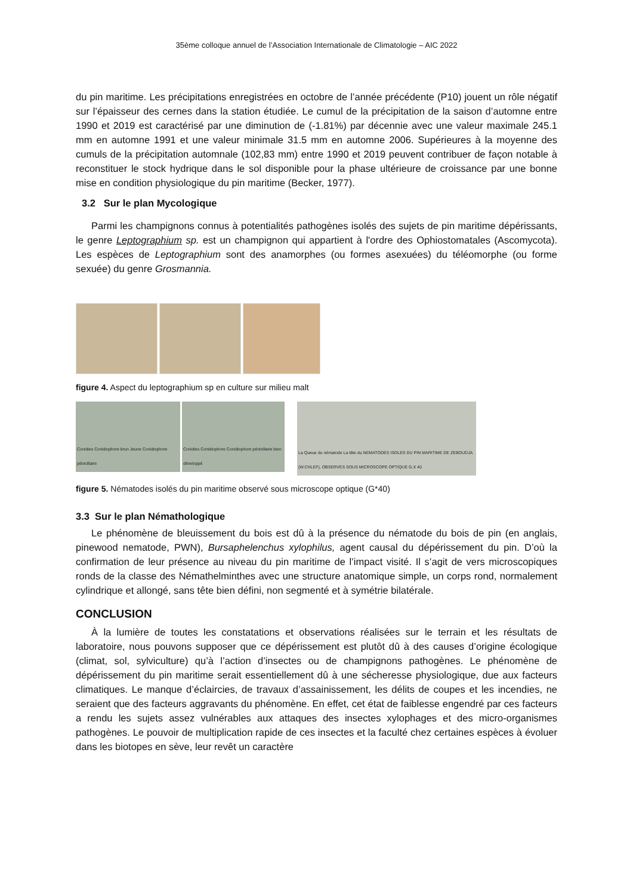35ème colloque annuel de l’Association Internationale de Climatologie – AIC 2022
du pin maritime. Les précipitations enregistrées en octobre de l’année précédente (P10) jouent un rôle négatif sur l’épaisseur des cernes dans la station étudiée. Le cumul de la précipitation de la saison d’automne entre 1990 et 2019 est caractérisé par une diminution de (-1.81%) par décennie avec une valeur maximale 245.1 mm en automne 1991 et une valeur minimale 31.5 mm en automne 2006. Supérieures à la moyenne des cumuls de la précipitation automnale (102,83 mm) entre 1990 et 2019 peuvent contribuer de façon notable à reconstituer le stock hydrique dans le sol disponible pour la phase ultérieure de croissance par une bonne mise en condition physiologique du pin maritime (Becker, 1977).
3.2 Sur le plan Mycologique
Parmi les champignons connus à potentialités pathogènes isolés des sujets de pin maritime dépérissants, le genre Leptographium sp. est un champignon qui appartient à l'ordre des Ophiostomatales (Ascomycota). Les espèces de Leptographium sont des anamorphes (ou formes asexuées) du téléomorphe (ou forme sexuée) du genre Grosmannia.
figure 4. Aspect du leptographium sp en culture sur milieu malt
Conidies Conidiophore brun Jeune Conidiophore pénicillaire
Conidies Conidiophore Conidiophore pénicillaire bien développé
La Queue du nématode La tête du NEMATODES ISOLES DU PIN MARITIME DE ZEBOUDJA (W.CHLEF), OBSERVES SOUS MICROSCOPE OPTIQUE G.X 40
figure 5. Nématodes isolés du pin maritime observé sous microscope optique (G*40)
3.3 Sur le plan Némathologique
Le phénomène de bleuissement du bois est dû à la présence du nématode du bois de pin (en anglais, pinewood nematode, PWN), Bursaphelenchus xylophilus, agent causal du dépérissement du pin. D’où la confirmation de leur présence au niveau du pin maritime de l’impact visité. Il s’agit de vers microscopiques ronds de la classe des Némathelminthes avec une structure anatomique simple, un corps rond, normalement cylindrique et allongé, sans tête bien défini, non segmenté et à symétrie bilatérale.
CONCLUSION
À la lumière de toutes les constatations et observations réalisées sur le terrain et les résultats de laboratoire, nous pouvons supposer que ce dépérissement est plutôt dû à des causes d’origine écologique (climat, sol, sylviculture) qu’à l’action d’insectes ou de champignons pathogènes. Le phénomène de dépérissement du pin maritime serait essentiellement dû à une sécheresse physiologique, due aux facteurs climatiques. Le manque d’éclaircies, de travaux d’assainissement, les délits de coupes et les incendies, ne seraient que des facteurs aggravants du phénomène. En effet, cet état de faiblesse engendré par ces facteurs a rendu les sujets assez vulnérables aux attaques des insectes xylophages et des micro-organismes pathogènes. Le pouvoir de multiplication rapide de ces insectes et la faculté chez certaines espèces à évoluer dans les biotopes en sève, leur revêt un caractère